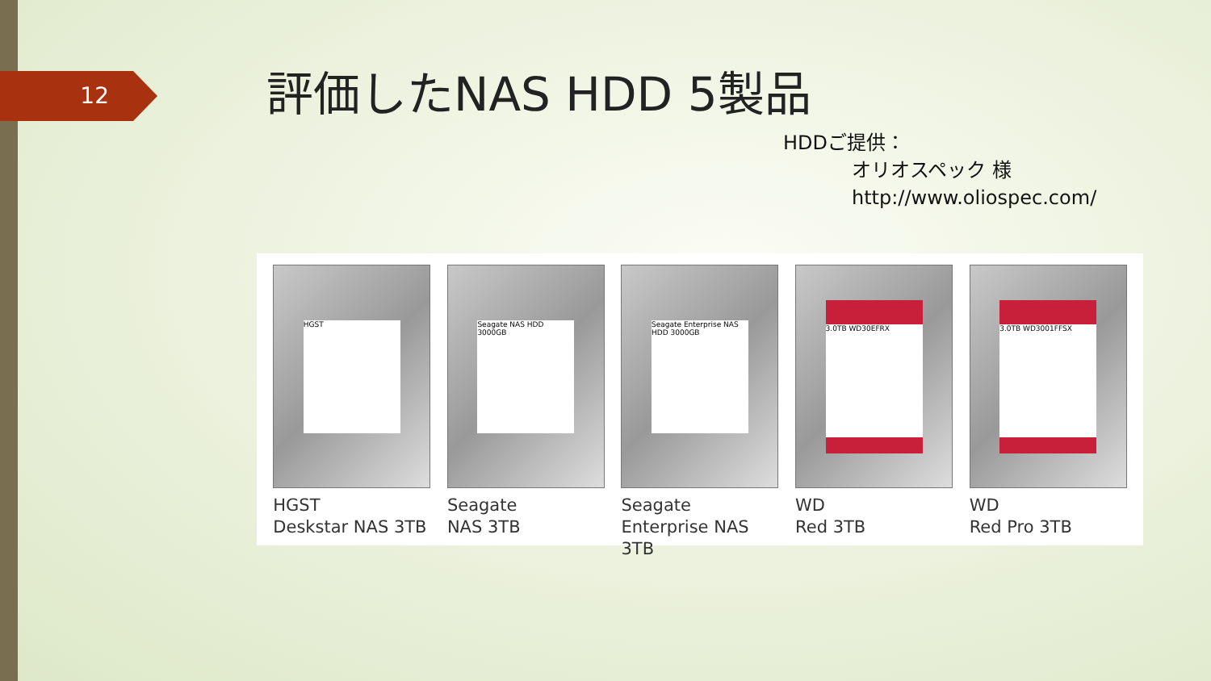12 評価したNAS HDD 5製品
HDDご提供：
オリオスペック 様
http://www.oliospec.com/
HGST
HGST
Deskstar NAS 3TB
Seagate NAS HDD 3000GB
Seagate
NAS 3TB
Seagate Enterprise NAS HDD 3000GB
Seagate
Enterprise NAS 3TB
3.0TB WD30EFRX
WD
Red 3TB
3.0TB WD3001FFSX
WD
Red Pro 3TB